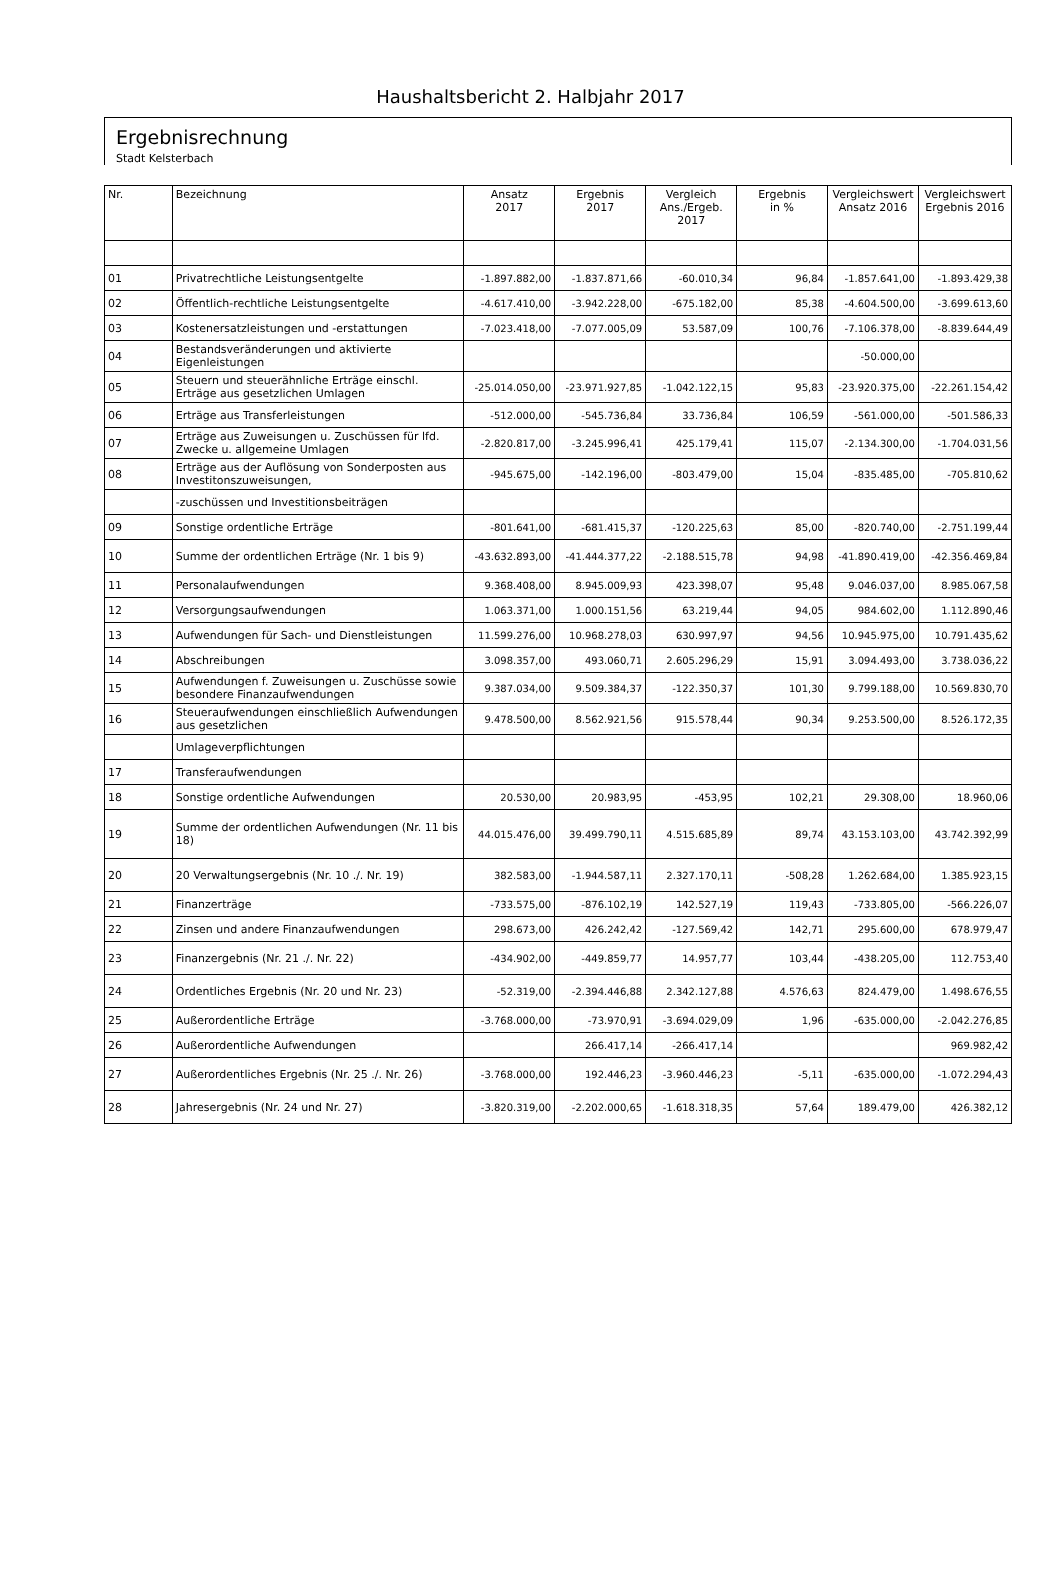Haushaltsbericht 2. Halbjahr 2017
Ergebnisrechnung
Stadt Kelsterbach
| Nr. | Bezeichnung | Ansatz 2017 | Ergebnis 2017 | Vergleich Ans./Ergeb. 2017 | Ergebnis in % | Vergleichswert Ansatz 2016 | Vergleichswert Ergebnis 2016 |
| --- | --- | --- | --- | --- | --- | --- | --- |
| 01 | Privatrechtliche Leistungsentgelte | -1.897.882,00 | -1.837.871,66 | -60.010,34 | 96,84 | -1.857.641,00 | -1.893.429,38 |
| 02 | Öffentlich-rechtliche Leistungsentgelte | -4.617.410,00 | -3.942.228,00 | -675.182,00 | 85,38 | -4.604.500,00 | -3.699.613,60 |
| 03 | Kostenersatzleistungen und -erstattungen | -7.023.418,00 | -7.077.005,09 | 53.587,09 | 100,76 | -7.106.378,00 | -8.839.644,49 |
| 04 | Bestandsveränderungen und aktivierte Eigenleistungen | | | | | -50.000,00 | |
| 05 | Steuern und steuerähnliche Erträge einschl. Erträge aus gesetzlichen Umlagen | -25.014.050,00 | -23.971.927,85 | -1.042.122,15 | 95,83 | -23.920.375,00 | -22.261.154,42 |
| 06 | Erträge aus Transferleistungen | -512.000,00 | -545.736,84 | 33.736,84 | 106,59 | -561.000,00 | -501.586,33 |
| 07 | Erträge aus Zuweisungen u. Zuschüssen für lfd. Zwecke u. allgemeine Umlagen | -2.820.817,00 | -3.245.996,41 | 425.179,41 | 115,07 | -2.134.300,00 | -1.704.031,56 |
| 08 | Erträge aus der Auflösung von Sonderposten aus Investitonszuweisungen, | -945.675,00 | -142.196,00 | -803.479,00 | 15,04 | -835.485,00 | -705.810,62 |
| | -zuschüssen und Investitionsbeiträgen | | | | | | |
| 09 | Sonstige ordentliche Erträge | -801.641,00 | -681.415,37 | -120.225,63 | 85,00 | -820.740,00 | -2.751.199,44 |
| 10 | Summe der ordentlichen Erträge (Nr. 1 bis 9) | -43.632.893,00 | -41.444.377,22 | -2.188.515,78 | 94,98 | -41.890.419,00 | -42.356.469,84 |
| 11 | Personalaufwendungen | 9.368.408,00 | 8.945.009,93 | 423.398,07 | 95,48 | 9.046.037,00 | 8.985.067,58 |
| 12 | Versorgungsaufwendungen | 1.063.371,00 | 1.000.151,56 | 63.219,44 | 94,05 | 984.602,00 | 1.112.890,46 |
| 13 | Aufwendungen für Sach- und Dienstleistungen | 11.599.276,00 | 10.968.278,03 | 630.997,97 | 94,56 | 10.945.975,00 | 10.791.435,62 |
| 14 | Abschreibungen | 3.098.357,00 | 493.060,71 | 2.605.296,29 | 15,91 | 3.094.493,00 | 3.738.036,22 |
| 15 | Aufwendungen f. Zuweisungen u. Zuschüsse sowie besondere Finanzaufwendungen | 9.387.034,00 | 9.509.384,37 | -122.350,37 | 101,30 | 9.799.188,00 | 10.569.830,70 |
| 16 | Steueraufwendungen einschließlich Aufwendungen aus gesetzlichen | 9.478.500,00 | 8.562.921,56 | 915.578,44 | 90,34 | 9.253.500,00 | 8.526.172,35 |
| | Umlageverpflichtungen | | | | | | |
| 17 | Transferaufwendungen | | | | | | |
| 18 | Sonstige ordentliche Aufwendungen | 20.530,00 | 20.983,95 | -453,95 | 102,21 | 29.308,00 | 18.960,06 |
| 19 | Summe der ordentlichen Aufwendungen (Nr. 11 bis 18) | 44.015.476,00 | 39.499.790,11 | 4.515.685,89 | 89,74 | 43.153.103,00 | 43.742.392,99 |
| 20 | 20 Verwaltungsergebnis (Nr. 10 ./. Nr. 19) | 382.583,00 | -1.944.587,11 | 2.327.170,11 | -508,28 | 1.262.684,00 | 1.385.923,15 |
| 21 | Finanzerträge | -733.575,00 | -876.102,19 | 142.527,19 | 119,43 | -733.805,00 | -566.226,07 |
| 22 | Zinsen und andere Finanzaufwendungen | 298.673,00 | 426.242,42 | -127.569,42 | 142,71 | 295.600,00 | 678.979,47 |
| 23 | Finanzergebnis (Nr. 21 ./. Nr. 22) | -434.902,00 | -449.859,77 | 14.957,77 | 103,44 | -438.205,00 | 112.753,40 |
| 24 | Ordentliches Ergebnis (Nr. 20 und Nr. 23) | -52.319,00 | -2.394.446,88 | 2.342.127,88 | 4.576,63 | 824.479,00 | 1.498.676,55 |
| 25 | Außerordentliche Erträge | -3.768.000,00 | -73.970,91 | -3.694.029,09 | 1,96 | -635.000,00 | -2.042.276,85 |
| 26 | Außerordentliche Aufwendungen | | 266.417,14 | -266.417,14 | | | 969.982,42 |
| 27 | Außerordentliches Ergebnis (Nr. 25 ./. Nr. 26) | -3.768.000,00 | 192.446,23 | -3.960.446,23 | -5,11 | -635.000,00 | -1.072.294,43 |
| 28 | Jahresergebnis (Nr. 24 und Nr. 27) | -3.820.319,00 | -2.202.000,65 | -1.618.318,35 | 57,64 | 189.479,00 | 426.382,12 |